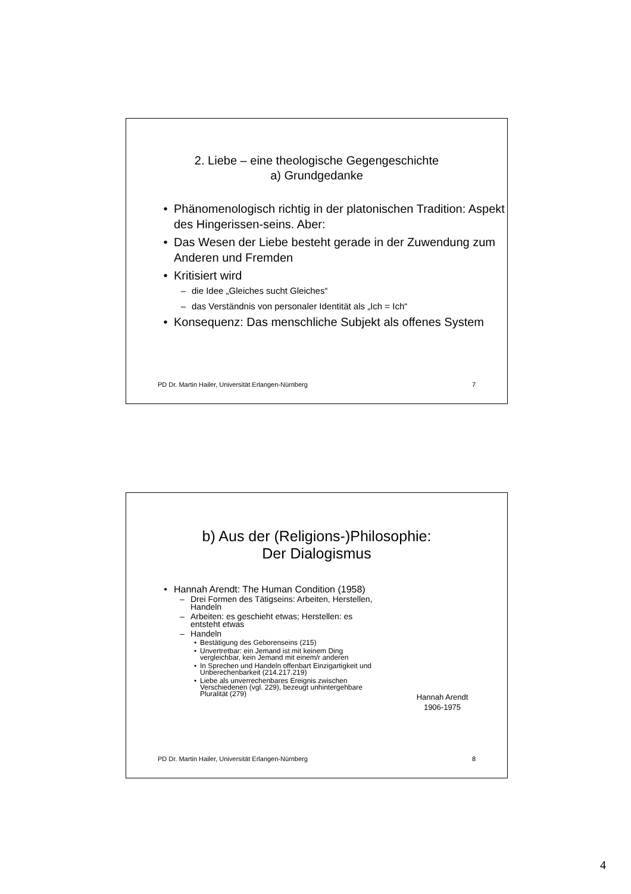2. Liebe – eine theologische Gegengeschichte
a) Grundgedanke
• Phänomenologisch richtig in der platonischen Tradition: Aspekt des Hingerissen-seins. Aber:
• Das Wesen der Liebe besteht gerade in der Zuwendung zum Anderen und Fremden
• Kritisiert wird
– die Idee „Gleiches sucht Gleiches“
– das Verständnis von personaler Identität als „Ich = Ich“
• Konsequenz: Das menschliche Subjekt als offenes System
PD Dr. Martin Hailer, Universität Erlangen-Nürnberg 7
b) Aus der (Religions-)Philosophie:
Der Dialogismus
• Hannah Arendt: The Human Condition (1958)
– Drei Formen des Tätigseins: Arbeiten, Herstellen, Handeln
– Arbeiten: es geschieht etwas; Herstellen: es entsteht etwas
– Handeln
• Bestätigung des Geborenseins (215)
• Unvertretbar: ein Jemand ist mit keinem Ding vergleichbar, kein Jemand mit einem/r anderen
• In Sprechen und Handeln offenbart Einzigartigkeit und Unberechenbarkeit (214.217.219)
• Liebe als unverrechenbares Ereignis zwischen Verschiedenen (vgl. 229), bezeugt unhintergehbare Pluralität (279)
Hannah Arendt
1906-1975
PD Dr. Martin Hailer, Universität Erlangen-Nürnberg 8
4